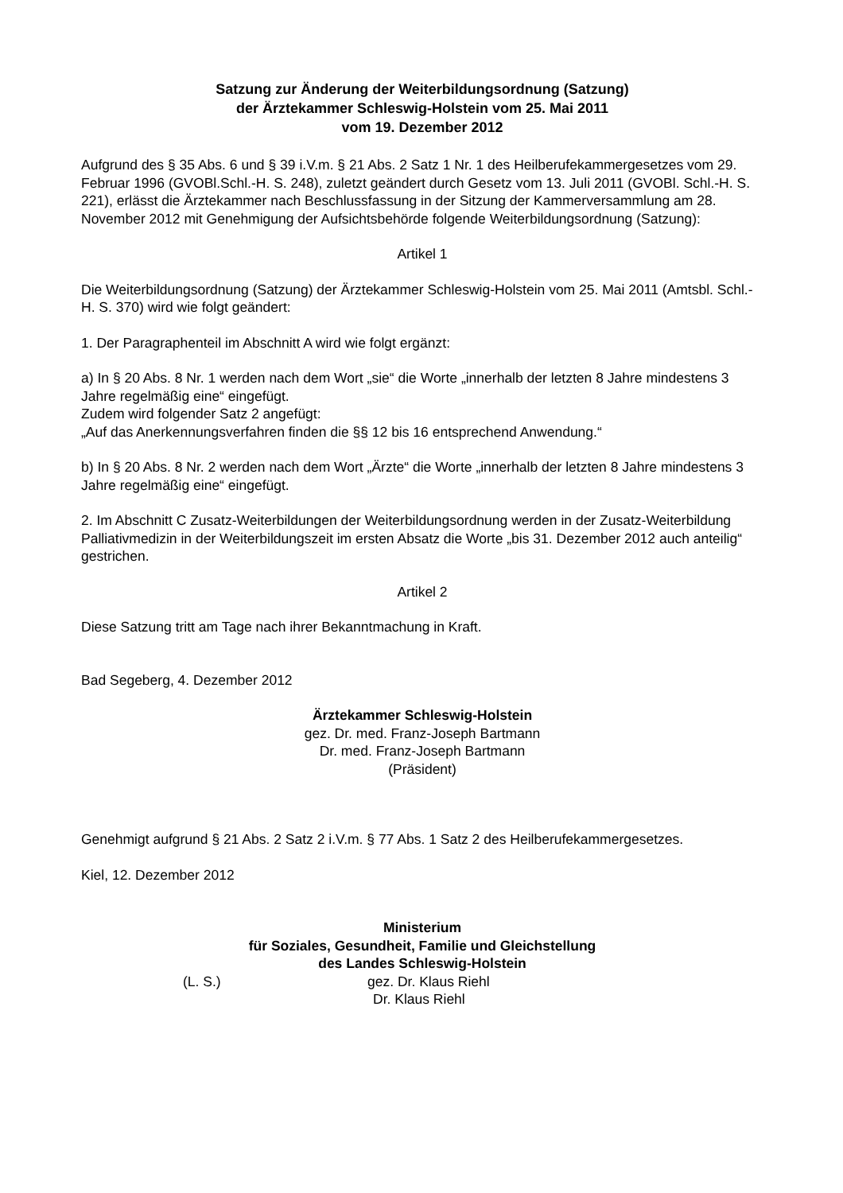Satzung zur Änderung der Weiterbildungsordnung (Satzung)
der Ärztekammer Schleswig-Holstein vom 25. Mai 2011
vom 19. Dezember 2012
Aufgrund des § 35 Abs. 6 und § 39 i.V.m. § 21 Abs. 2 Satz 1 Nr. 1 des Heilberufekammergesetzes vom 29. Februar 1996 (GVOBl.Schl.-H. S. 248), zuletzt geändert durch Gesetz vom 13. Juli 2011 (GVOBl. Schl.-H. S. 221), erlässt die Ärztekammer nach Beschlussfassung in der Sitzung der Kammerversammlung am 28. November 2012 mit Genehmigung der Aufsichtsbehörde folgende Weiterbildungsordnung (Satzung):
Artikel 1
Die Weiterbildungsordnung (Satzung) der Ärztekammer Schleswig-Holstein vom 25. Mai 2011 (Amtsbl. Schl.-H. S. 370) wird wie folgt geändert:
1. Der Paragraphenteil im Abschnitt A wird wie folgt ergänzt:
a) In § 20 Abs. 8 Nr. 1 werden nach dem Wort „sie“ die Worte „innerhalb der letzten 8 Jahre mindestens 3 Jahre regelmäßig eine“ eingefügt.
Zudem wird folgender Satz 2 angefügt:
„Auf das Anerkennungsverfahren finden die §§ 12 bis 16 entsprechend Anwendung.“
b) In § 20 Abs. 8 Nr. 2 werden nach dem Wort „Ärzte“ die Worte „innerhalb der letzten 8 Jahre mindestens 3 Jahre regelmäßig eine“ eingefügt.
2. Im Abschnitt C Zusatz-Weiterbildungen der Weiterbildungsordnung werden in der Zusatz-Weiterbildung Palliativmedizin in der Weiterbildungszeit im ersten Absatz die Worte „bis 31. Dezember 2012 auch anteilig“ gestrichen.
Artikel 2
Diese Satzung tritt am Tage nach ihrer Bekanntmachung in Kraft.
Bad Segeberg, 4. Dezember 2012
Ärztekammer Schleswig-Holstein
gez. Dr. med. Franz-Joseph Bartmann
Dr. med. Franz-Joseph Bartmann
(Präsident)
Genehmigt aufgrund § 21 Abs. 2 Satz 2 i.V.m. § 77 Abs. 1 Satz 2 des Heilberufekammergesetzes.
Kiel, 12. Dezember 2012
Ministerium
für Soziales, Gesundheit, Familie und Gleichstellung
des Landes Schleswig-Holstein
(L. S.) gez. Dr. Klaus Riehl
Dr. Klaus Riehl